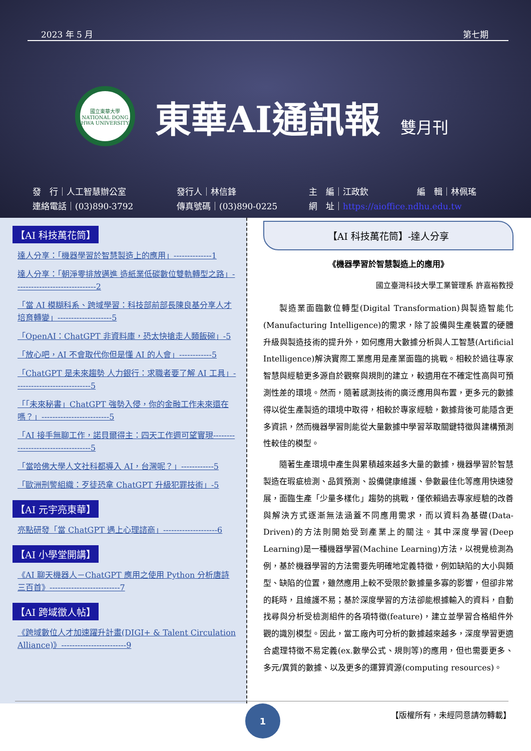2023 年 5 月 第七期
國立東華大學
NATIONAL DONG HWA UNIVERSITY
東華AI通訊報 雙月刊
發　行｜人工智慧辦公室 發行人｜林信鋒 主　編｜江政欽 編　輯｜林佩瑤 連絡電話｜(03)890-3792 傳真號碼｜(03)890-0225 網　址｜https://aioffice.ndhu.edu.tw
【AI 科技萬花筒】
達人分享：「機器學習於智慧製造上的應用」--------------1
達人分享：「朝淨零排放邁進 造紙業低碳數位雙軌轉型之路」------------------------------2
「當 AI 模糊科系、跨域學習：科技部前部長陳良基分享人才培育轉變」--------------------5
「OpenAI：ChatGPT 非資料庫，恐太快搶走人類飯碗」-5
「放心吧，AI 不會取代你但是懂 AI 的人會」------------5
「ChatGPT 是未來趨勢 人力銀行：求職者要了解 AI 工具」----------------------------5
「「未來秘書」ChatGPT 強勢入侵，你的金融工作未來還在嗎？」-------------------------5
「AI 接手無聊工作，諾貝爾得主：四天工作週可望實現-----------------------------------5
「當哈佛大學人文社科都導入 AI，台灣呢？」------------5
「歐洲刑警組織：歹徒恐拿 ChatGPT 升級犯罪技術」-5
【AI 元宇亮東華】
亮點研發「當 ChatGPT 遇上心理諮商」--------------------6
【AI 小學堂開講】
《AI 聊天機器人－ChatGPT 應用之使用 Python 分析唐詩三百首》--------------------------7
【AI 跨域徵人帖】
《跨域數位人才加速躍升計畫(DIGI+ & Talent Circulation Alliance)》------------------------9
【AI 科技萬花筒】-達人分享
《機器學習於智慧製造上的應用》
國立臺灣科技大學工業管理系 許嘉裕教授
製造業面臨數位轉型(Digital Transformation)與製造智能化(Manufacturing Intelligence)的需求，除了設備與生產裝置的硬體升級與製造技術的提升外，如何應用大數據分析與人工智慧(Artificial Intelligence)解決實際工業應用是產業面臨的挑戰。相較於過往專家智慧與經驗更多源自於觀察與規則的建立，較適用在不確定性高與可預測性差的環境。然而，隨著感測技術的廣泛應用與布置，更多元的數據得以從生產製造的環境中取得，相較於專家經驗，數據背後可能隱含更多資訊，然而機器學習則能從大量數據中學習萃取關鍵特徵與建構預測性較佳的模型。
隨著生產環境中產生與累積越來越多大量的數據，機器學習於智慧製造在瑕疵檢測、品質預測、設備健康維護、參數最佳化等應用快速發展，面臨生產「少量多樣化」趨勢的挑戰，僅依賴過去專家經驗的改善與解決方式逐漸無法涵蓋不同應用需求，而以資料為基礎(Data-Driven)的方法則開始受到產業上的關注。其中深度學習(Deep Learning)是一種機器學習(Machine Learning)方法，以視覺檢測為例，基於機器學習的方法需要先明確地定義特徵，例如缺陷的大小與類型、缺陷的位置，雖然應用上較不受限於數據量多寡的影響，但卻非常的耗時，且維護不易；基於深度學習的方法卻能根據輸入的資料，自動找尋與分析受檢測組件的各項特徵(feature)，建立並學習合格組件外觀的識別模型。因此，當工廠內可分析的數據越來越多，深度學習更適合處理特徵不易定義(ex.數學公式、規則等)的應用，但也需要更多、多元/異質的數據、以及更多的運算資源(computing resources)。
1 【版權所有，未經同意請勿轉載】